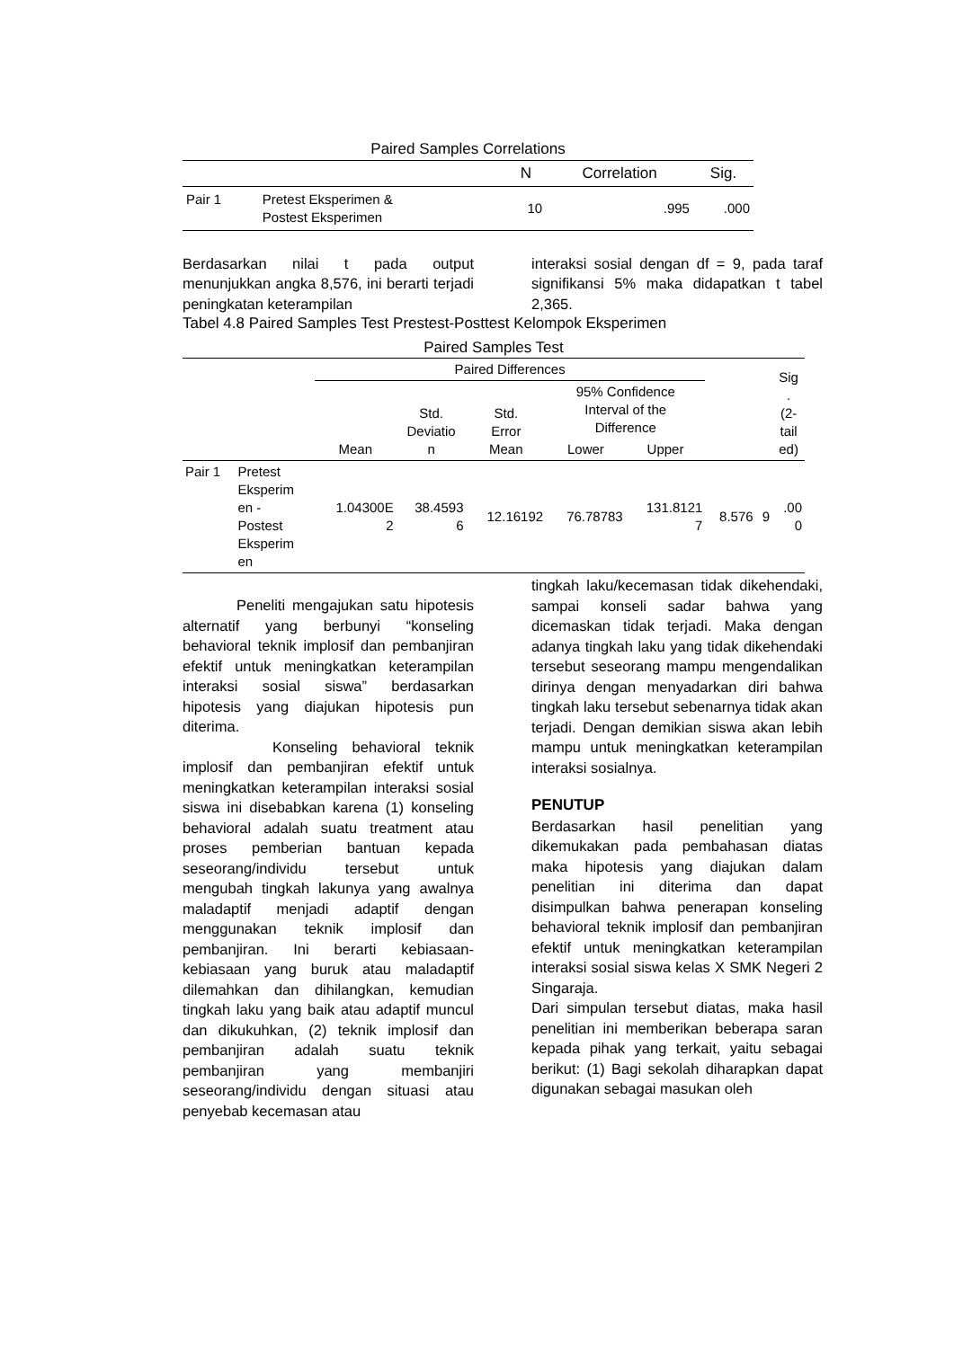Paired Samples Correlations
| | | N | Correlation | Sig. |
| --- | --- | --- | --- | --- |
| Pair 1 | Pretest Eksperimen & Postest Eksperimen | 10 | .995 | .000 |
Berdasarkan nilai t pada output menunjukkan angka 8,576, ini berarti terjadi peningkatan keterampilan
interaksi sosial dengan df = 9, pada taraf signifikansi 5% maka didapatkan t tabel 2,365.
Tabel 4.8 Paired Samples Test Prestest-Posttest Kelompok Eksperimen
Paired Samples Test
| | | Paired Differences | | | | | | | Sig . (2- tail ed) |
| --- | --- | --- | --- | --- | --- | --- | --- | --- | --- |
| | | Mean | Std. Deviatio n | Std. Error Mean | 95% Confidence Interval of the Difference | | | | |
| | | | | | Lower | Upper | | | |
| Pair 1 | Pretest Eksperim en - Postest Eksperim en | 1.04300E 2 | 38.4593 6 | 12.16192 | 76.78783 | 131.8121 7 | 8.576 | 9 | .00 0 |
Peneliti mengajukan satu hipotesis alternatif yang berbunyi “konseling behavioral teknik implosif dan pembanjiran efektif untuk meningkatkan keterampilan interaksi sosial siswa” berdasarkan hipotesis yang diajukan hipotesis pun diterima.
Konseling behavioral teknik implosif dan pembanjiran efektif untuk meningkatkan keterampilan interaksi sosial siswa ini disebabkan karena (1) konseling behavioral adalah suatu treatment atau proses pemberian bantuan kepada seseorang/individu tersebut untuk mengubah tingkah lakunya yang awalnya maladaptif menjadi adaptif dengan menggunakan teknik implosif dan pembanjiran. Ini berarti kebiasaan-kebiasaan yang buruk atau maladaptif dilemahkan dan dihilangkan, kemudian tingkah laku yang baik atau adaptif muncul dan dikukuhkan, (2) teknik implosif dan pembanjiran adalah suatu teknik pembanjiran yang membanjiri seseorang/individu dengan situasi atau penyebab kecemasan atau
tingkah laku/kecemasan tidak dikehendaki, sampai konseli sadar bahwa yang dicemaskan tidak terjadi. Maka dengan adanya tingkah laku yang tidak dikehendaki tersebut seseorang mampu mengendalikan dirinya dengan menyadarkan diri bahwa tingkah laku tersebut sebenarnya tidak akan terjadi. Dengan demikian siswa akan lebih mampu untuk meningkatkan keterampilan interaksi sosialnya.
PENUTUP
Berdasarkan hasil penelitian yang dikemukakan pada pembahasan diatas maka hipotesis yang diajukan dalam penelitian ini diterima dan dapat disimpulkan bahwa penerapan konseling behavioral teknik implosif dan pembanjiran efektif untuk meningkatkan keterampilan interaksi sosial siswa kelas X SMK Negeri 2 Singaraja.
Dari simpulan tersebut diatas, maka hasil penelitian ini memberikan beberapa saran kepada pihak yang terkait, yaitu sebagai berikut: (1) Bagi sekolah diharapkan dapat digunakan sebagai masukan oleh